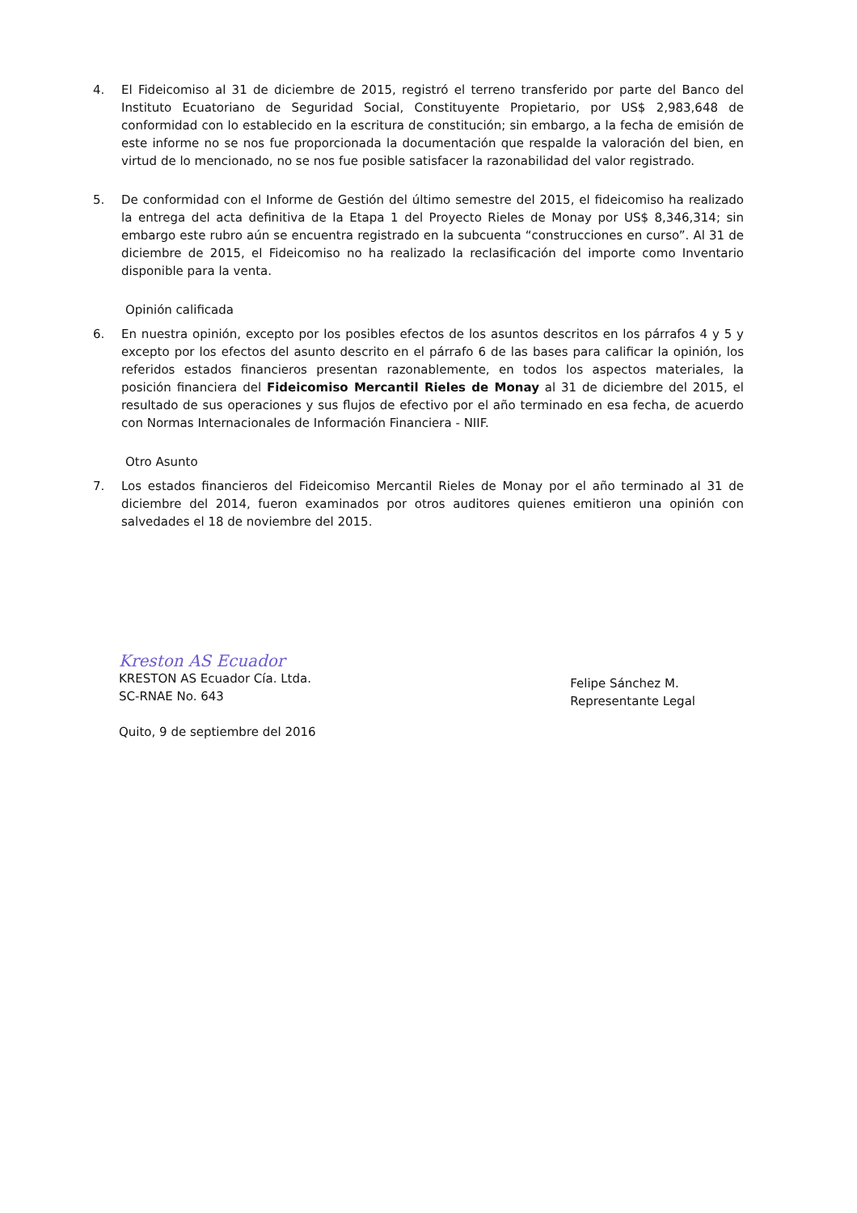4. El Fideicomiso al 31 de diciembre de 2015, registró el terreno transferido por parte del Banco del Instituto Ecuatoriano de Seguridad Social, Constituyente Propietario, por US$ 2,983,648 de conformidad con lo establecido en la escritura de constitución; sin embargo, a la fecha de emisión de este informe no se nos fue proporcionada la documentación que respalde la valoración del bien, en virtud de lo mencionado, no se nos fue posible satisfacer la razonabilidad del valor registrado.
5. De conformidad con el Informe de Gestión del último semestre del 2015, el fideicomiso ha realizado la entrega del acta definitiva de la Etapa 1 del Proyecto Rieles de Monay por US$ 8,346,314; sin embargo este rubro aún se encuentra registrado en la subcuenta “construcciones en curso”. Al 31 de diciembre de 2015, el Fideicomiso no ha realizado la reclasificación del importe como Inventario disponible para la venta.
Opinión calificada
6. En nuestra opinión, excepto por los posibles efectos de los asuntos descritos en los párrafos 4 y 5 y excepto por los efectos del asunto descrito en el párrafo 6 de las bases para calificar la opinión, los referidos estados financieros presentan razonablemente, en todos los aspectos materiales, la posición financiera del Fideicomiso Mercantil Rieles de Monay al 31 de diciembre del 2015, el resultado de sus operaciones y sus flujos de efectivo por el año terminado en esa fecha, de acuerdo con Normas Internacionales de Información Financiera - NIIF.
Otro Asunto
7. Los estados financieros del Fideicomiso Mercantil Rieles de Monay por el año terminado al 31 de diciembre del 2014, fueron examinados por otros auditores quienes emitieron una opinión con salvedades el 18 de noviembre del 2015.
Kreston AS Ecuador
KRESTON AS Ecuador Cía. Ltda.
SC-RNAE No. 643
Quito, 9 de septiembre del 2016
Felipe Sánchez M.
Representante Legal